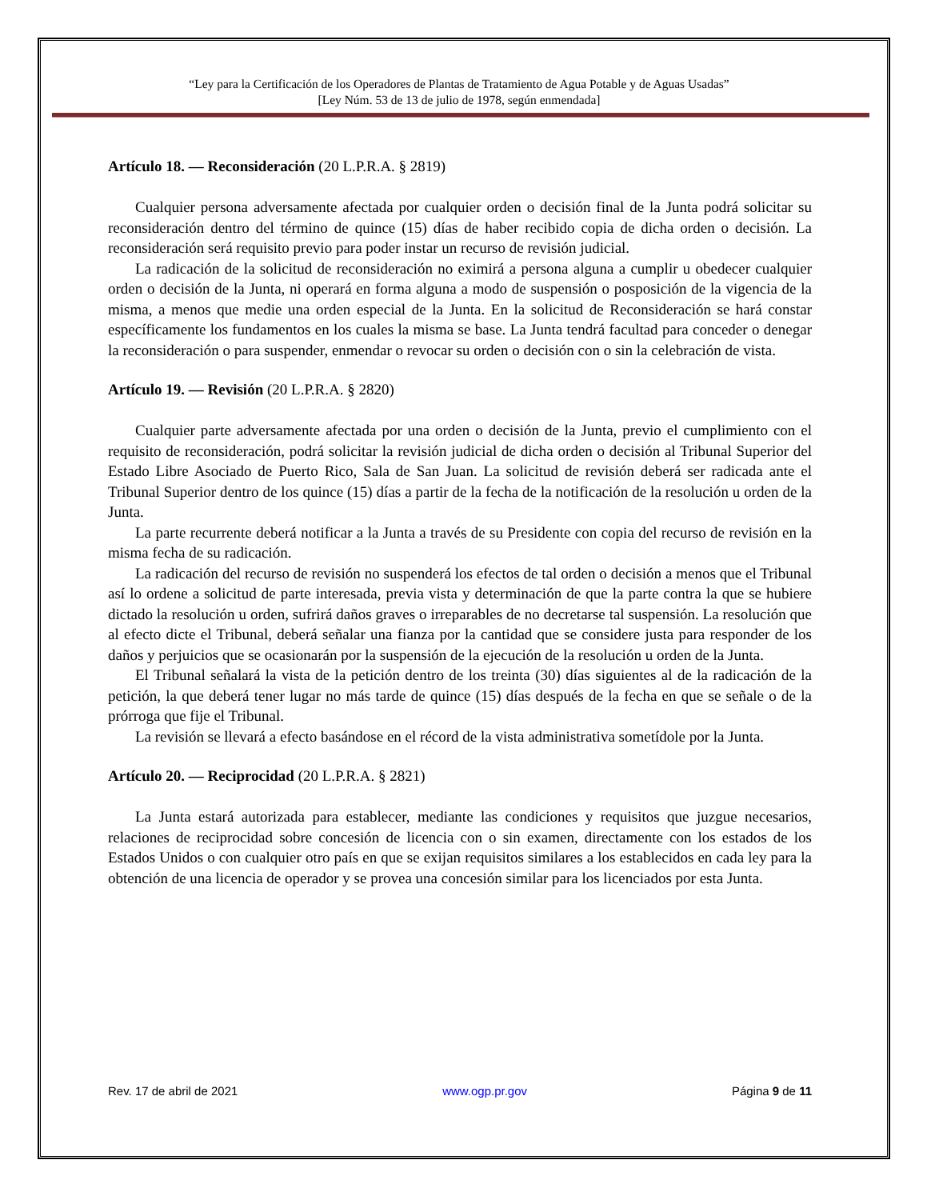“Ley para la Certificación de los Operadores de Plantas de Tratamiento de Agua Potable y de Aguas Usadas”
[Ley Núm. 53 de 13 de julio de 1978, según enmendada]
Artículo 18. — Reconsideración (20 L.P.R.A. § 2819)
Cualquier persona adversamente afectada por cualquier orden o decisión final de la Junta podrá solicitar su reconsideración dentro del término de quince (15) días de haber recibido copia de dicha orden o decisión. La reconsideración será requisito previo para poder instar un recurso de revisión judicial.
La radicación de la solicitud de reconsideración no eximirá a persona alguna a cumplir u obedecer cualquier orden o decisión de la Junta, ni operará en forma alguna a modo de suspensión o posposición de la vigencia de la misma, a menos que medie una orden especial de la Junta. En la solicitud de Reconsideración se hará constar específicamente los fundamentos en los cuales la misma se base. La Junta tendrá facultad para conceder o denegar la reconsideración o para suspender, enmendar o revocar su orden o decisión con o sin la celebración de vista.
Artículo 19. — Revisión (20 L.P.R.A. § 2820)
Cualquier parte adversamente afectada por una orden o decisión de la Junta, previo el cumplimiento con el requisito de reconsideración, podrá solicitar la revisión judicial de dicha orden o decisión al Tribunal Superior del Estado Libre Asociado de Puerto Rico, Sala de San Juan. La solicitud de revisión deberá ser radicada ante el Tribunal Superior dentro de los quince (15) días a partir de la fecha de la notificación de la resolución u orden de la Junta.
La parte recurrente deberá notificar a la Junta a través de su Presidente con copia del recurso de revisión en la misma fecha de su radicación.
La radicación del recurso de revisión no suspenderá los efectos de tal orden o decisión a menos que el Tribunal así lo ordene a solicitud de parte interesada, previa vista y determinación de que la parte contra la que se hubiere dictado la resolución u orden, sufrirá daños graves o irreparables de no decretarse tal suspensión. La resolución que al efecto dicte el Tribunal, deberá señalar una fianza por la cantidad que se considere justa para responder de los daños y perjuicios que se ocasionarán por la suspensión de la ejecución de la resolución u orden de la Junta.
El Tribunal señalará la vista de la petición dentro de los treinta (30) días siguientes al de la radicación de la petición, la que deberá tener lugar no más tarde de quince (15) días después de la fecha en que se señale o de la prórroga que fije el Tribunal.
La revisión se llevará a efecto basándose en el récord de la vista administrativa sometídole por la Junta.
Artículo 20. — Reciprocidad (20 L.P.R.A. § 2821)
La Junta estará autorizada para establecer, mediante las condiciones y requisitos que juzgue necesarios, relaciones de reciprocidad sobre concesión de licencia con o sin examen, directamente con los estados de los Estados Unidos o con cualquier otro país en que se exijan requisitos similares a los establecidos en cada ley para la obtención de una licencia de operador y se provea una concesión similar para los licenciados por esta Junta.
Rev. 17 de abril de 2021 www.ogp.pr.gov Página 9 de 11